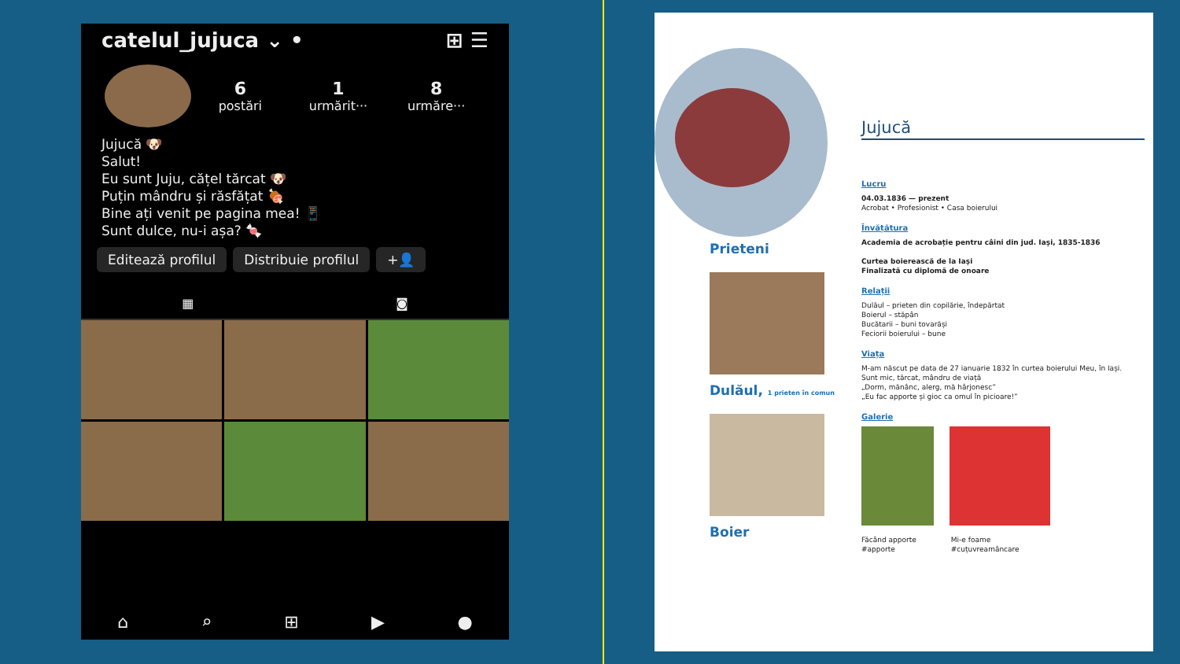catelul_jujuca ⌄ • ⊞ ☰
6
postări
1
urmărit···
8
urmăre···
Jujucă 🐶
Salut!
Eu sunt Juju, cățel tărcat 🐶
Puțin mândru și răsfățat 🍖
Bine ați venit pe pagina mea! 📱
Sunt dulce, nu-i așa? 🍬
Editează profilul Distribuie profilul +👤
▦ ◙
⌂ ⌕ ⊞ ▶ ●
Prieteni
Dulăul, 1 prieten în comun
Boier
Jujucă
Lucru
04.03.1836 — prezent
Acrobat • Profesionist • Casa boierului
Învățătura
Academia de acrobație pentru câini din jud. Iași, 1835-1836
Curtea boierească de la Iași
Finalizată cu diplomă de onoare
Relații
Dulăul – prieten din copilărie, îndepărtat
Boierul – stăpân
Bucătarii – buni tovarăși
Feciorii boierului – bune
Viața
M-am născut pe data de 27 ianuarie 1832 în curtea boierului Meu, în Iași.
Sunt mic, tărcat, mândru de viață
„Dorm, mănânc, alerg, mă hârjonesc”
„Eu fac apporte și gioc ca omul în picioare!”
Galerie
Făcând apporte
#apporte
Mi-e foame
#cuțuvreamâncare